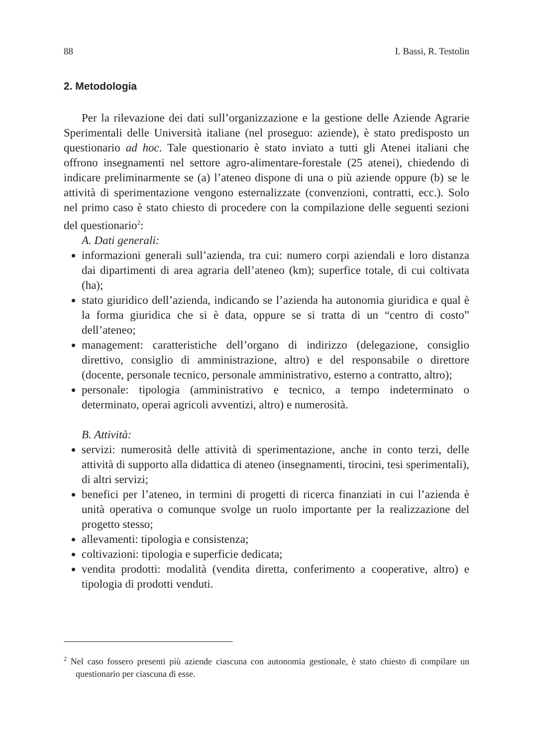88 I. Bassi, R. Testolin
2. Metodologia
Per la rilevazione dei dati sull’organizzazione e la gestione delle Aziende Agrarie Sperimentali delle Università italiane (nel proseguo: aziende), è stato predisposto un questionario ad hoc. Tale questionario è stato inviato a tutti gli Atenei italiani che offrono insegnamenti nel settore agro-alimentare-forestale (25 atenei), chiedendo di indicare preliminarmente se (a) l’ateneo dispone di una o più aziende oppure (b) se le attività di sperimentazione vengono esternalizzate (convenzioni, contratti, ecc.). Solo nel primo caso è stato chiesto di procedere con la compilazione delle seguenti sezioni del questionario<sup>2</sup>:
A. Dati generali:
informazioni generali sull’azienda, tra cui: numero corpi aziendali e loro distanza dai dipartimenti di area agraria dell’ateneo (km); superfice totale, di cui coltivata (ha);
stato giuridico dell’azienda, indicando se l’azienda ha autonomia giuridica e qual è la forma giuridica che si è data, oppure se si tratta di un “centro di costo” dell’ateneo;
management: caratteristiche dell’organo di indirizzo (delegazione, consiglio direttivo, consiglio di amministrazione, altro) e del responsabile o direttore (docente, personale tecnico, personale amministrativo, esterno a contratto, altro);
personale: tipologia (amministrativo e tecnico, a tempo indeterminato o determinato, operai agricoli avventizi, altro) e numerosità.
B. Attività:
servizi: numerosità delle attività di sperimentazione, anche in conto terzi, delle attività di supporto alla didattica di ateneo (insegnamenti, tirocini, tesi sperimentali), di altri servizi;
benefici per l’ateneo, in termini di progetti di ricerca finanziati in cui l’azienda è unità operativa o comunque svolge un ruolo importante per la realizzazione del progetto stesso;
allevamenti: tipologia e consistenza;
coltivazioni: tipologia e superficie dedicata;
vendita prodotti: modalità (vendita diretta, conferimento a cooperative, altro) e tipologia di prodotti venduti.
<sup>2</sup> Nel caso fossero presenti più aziende ciascuna con autonomia gestionale, è stato chiesto di compilare un questionario per ciascuna di esse.